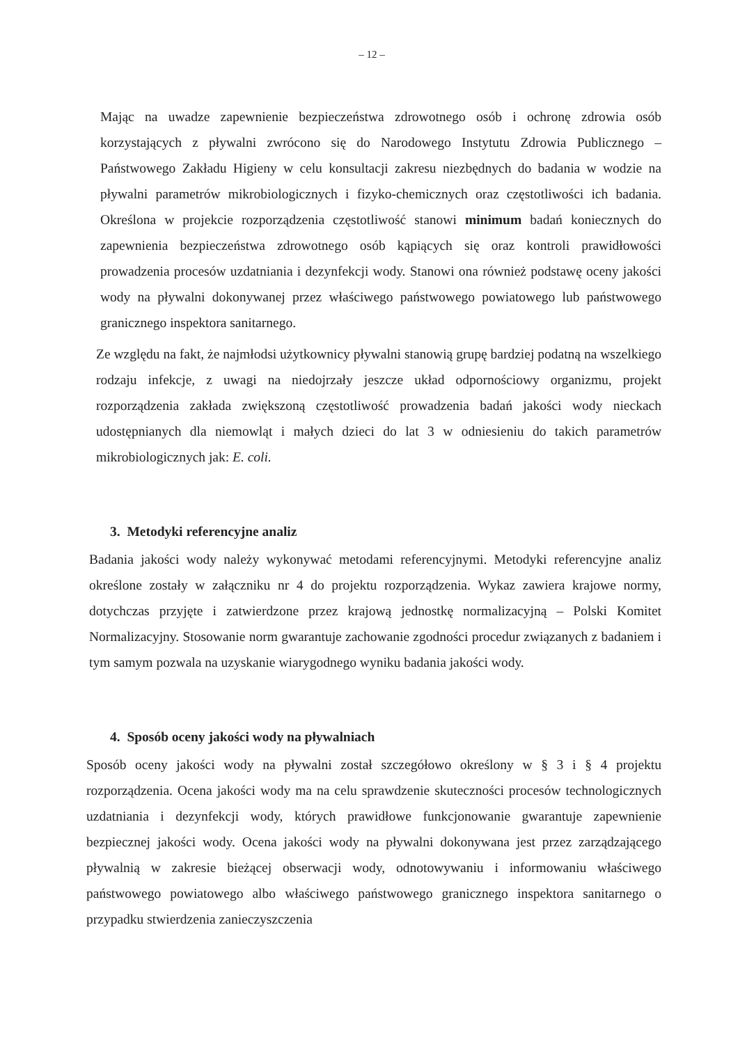– 12 –
Mając na uwadze zapewnienie bezpieczeństwa zdrowotnego osób i ochronę zdrowia osób korzystających z pływalni zwrócono się do Narodowego Instytutu Zdrowia Publicznego – Państwowego Zakładu Higieny w celu konsultacji zakresu niezbędnych do badania w wodzie na pływalni parametrów mikrobiologicznych i fizyko-chemicznych oraz częstotliwości ich badania. Określona w projekcie rozporządzenia częstotliwość stanowi minimum badań koniecznych do zapewnienia bezpieczeństwa zdrowotnego osób kąpiących się oraz kontroli prawidłowości prowadzenia procesów uzdatniania i dezynfekcji wody. Stanowi ona również podstawę oceny jakości wody na pływalni dokonywanej przez właściwego państwowego powiatowego lub państwowego granicznego inspektora sanitarnego.
Ze względu na fakt, że najmłodsi użytkownicy pływalni stanowią grupę bardziej podatną na wszelkiego rodzaju infekcje, z uwagi na niedojrzały jeszcze układ odpornościowy organizmu, projekt rozporządzenia zakłada zwiększoną częstotliwość prowadzenia badań jakości wody nieckach udostępnianych dla niemowląt i małych dzieci do lat 3 w odniesieniu do takich parametrów mikrobiologicznych jak: E. coli.
3. Metodyki referencyjne analiz
Badania jakości wody należy wykonywać metodami referencyjnymi. Metodyki referencyjne analiz określone zostały w załączniku nr 4 do projektu rozporządzenia. Wykaz zawiera krajowe normy, dotychczas przyjęte i zatwierdzone przez krajową jednostkę normalizacyjną – Polski Komitet Normalizacyjny. Stosowanie norm gwarantuje zachowanie zgodności procedur związanych z badaniem i tym samym pozwala na uzyskanie wiarygodnego wyniku badania jakości wody.
4. Sposób oceny jakości wody na pływalniach
Sposób oceny jakości wody na pływalni został szczegółowo określony w § 3 i § 4 projektu rozporządzenia. Ocena jakości wody ma na celu sprawdzenie skuteczności procesów technologicznych uzdatniania i dezynfekcji wody, których prawidłowe funkcjonowanie gwarantuje zapewnienie bezpiecznej jakości wody. Ocena jakości wody na pływalni dokonywana jest przez zarządzającego pływalnią w zakresie bieżącej obserwacji wody, odnotowywaniu i informowaniu właściwego państwowego powiatowego albo właściwego państwowego granicznego inspektora sanitarnego o przypadku stwierdzenia zanieczyszczenia